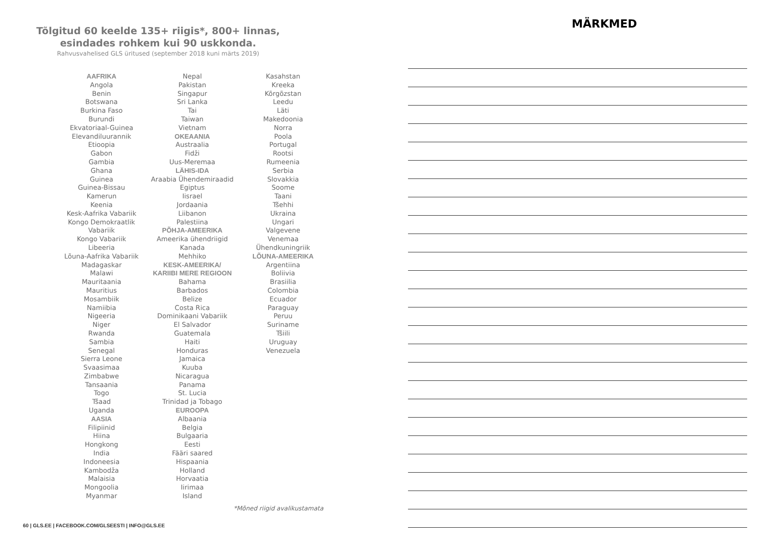Tõlgitud 60 keelde 135+ riigis*, 800+ linnas,
esindades rohkem kui 90 uskkonda.
Rahvusvahelised GLS üritused (september 2018 kuni märts 2019)
AAFRIKA
Angola
Benin
Botswana
Burkina Faso
Burundi
Ekvatoriaal-Guinea
Elevandiluurannik
Etioopia
Gabon
Gambia
Ghana
Guinea
Guinea-Bissau
Kamerun
Keenia
Kesk-Aafrika Vabariik
Kongo Demokraatlik
Vabariik
Kongo Vabariik
Libeeria
Lõuna-Aafrika Vabariik
Madagaskar
Malawi
Mauritaania
Mauritius
Mosambiik
Namiibia
Nigeeria
Niger
Rwanda
Sambia
Senegal
Sierra Leone
Svaasimaa
Zimbabwe
Tansaania
Togo
Tšaad
Uganda
AASIA
Filipiinid
Hiina
Hongkong
India
Indoneesia
Kambodža
Malaisia
Mongoolia
Myanmar
Nepal
Pakistan
Singapur
Sri Lanka
Tai
Taiwan
Vietnam
OKEAANIA
Austraalia
Fidži
Uus-Meremaa
LÄHIS-IDA
Araabia Ühendemiraadid
Egiptus
Iisrael
Jordaania
Liibanon
Palestiina
PÕHJA-AMEERIKA
Ameerika ühendriigid
Kanada
Mehhiko
KESK-AMEERIKA/
KARIIBI MERE REGIOON
Bahama
Barbados
Belize
Costa Rica
Dominikaani Vabariik
El Salvador
Guatemala
Haiti
Honduras
Jamaica
Kuuba
Nicaragua
Panama
St. Lucia
Trinidad ja Tobago
EUROOPA
Albaania
Belgia
Bulgaaria
Eesti
Fääri saared
Hispaania
Holland
Horvaatia
Iirimaa
Island
Kasahstan
Kreeka
Kõrgõzstan
Leedu
Läti
Makedoonia
Norra
Poola
Portugal
Rootsi
Rumeenia
Serbia
Slovakkia
Soome
Taani
Tšehhi
Ukraina
Ungari
Valgevene
Venemaa
Ühendkuningriik
LÕUNA-AMEERIKA
Argentiina
Boliivia
Brasiilia
Colombia
Ecuador
Paraguay
Peruu
Suriname
Tšiili
Uruguay
Venezuela
*Mõned riigid avalikustamata
60 | GLS.EE | FACEBOOK.COM/GLSEESTI | INFO@GLS.EE
MÄRKMED